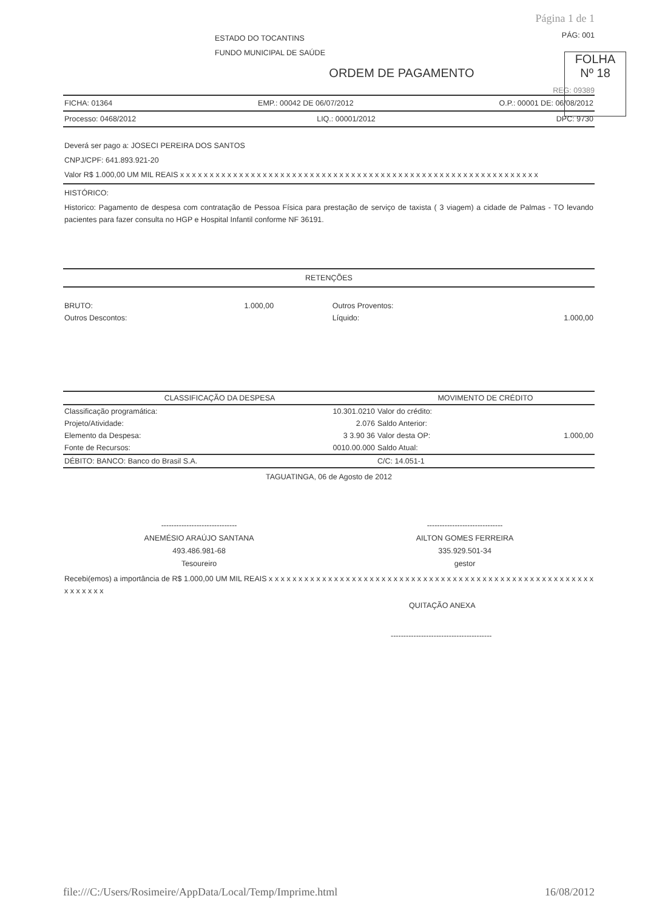Página 1 de 1
ESTADO DO TOCANTINS
FUNDO MUNICIPAL DE SAÚDE
PÁG: 001
ORDEM DE PAGAMENTO
REG: 09389
FICHA: 01364 EMP.: 00042 DE 06/07/2012 O.P.: 00001 DE: 06/08/2012
Processo: 0468/2012 LIQ.: 00001/2012 DPC: 9730
Deverá ser pago a: JOSECI PEREIRA DOS SANTOS
CNPJ/CPF: 641.893.921-20
Valor R$ 1.000,00 UM MIL REAIS x x x x x x x x x x x x x x x x x x x x x x x x x x x x x x x x x x x x x x x x x x x x x x x x x x x x x x x x x x x x x
HISTÓRICO:
Historico: Pagamento de despesa com contratação de Pessoa Física para prestação de serviço de taxista ( 3 viagem) a cidade de Palmas - TO levando pacientes para fazer consulta no HGP e Hospital Infantil conforme NF 36191.
RETENÇÕES
| BRUTO: | 1.000,00 | Outros Proventos: | |
| Outros Descontos: | | Líquido: | 1.000,00 |
| CLASSIFICAÇÃO DA DESPESA | | MOVIMENTO DE CRÉDITO | |
| --- | --- | --- | --- |
| Classificação programática: | 10.301.0210 | Valor do crédito: | |
| Projeto/Atividade: | 2.076 | Saldo Anterior: | |
| Elemento da Despesa: | 3 3.90 36 | Valor desta OP: | 1.000,00 |
| Fonte de Recursos: | 0010.00.000 | Saldo Atual: | |
| DÉBITO: BANCO: Banco do Brasil S.A. | | C/C: 14.051-1 | |
TAGUATINGA, 06 de Agosto de 2012
------------------------------
ANEMÉSIO ARAÚJO SANTANA
493.486.981-68
Tesoureiro
------------------------------
AILTON GOMES FERREIRA
335.929.501-34
gestor
Recebi(emos) a importância de R$ 1.000,00 UM MIL REAIS x x x x x x x x x x x x x x x x x x x x x x x x x x x x x x x x x x x x x x x x x x x x x x x x x x x x x x x x x x x x x x
QUITAÇÃO ANEXA
----------------------------------------
FOLHA
Nº 18
file:///C:/Users/Rosimeire/AppData/Local/Temp/Imprime.html 16/08/2012